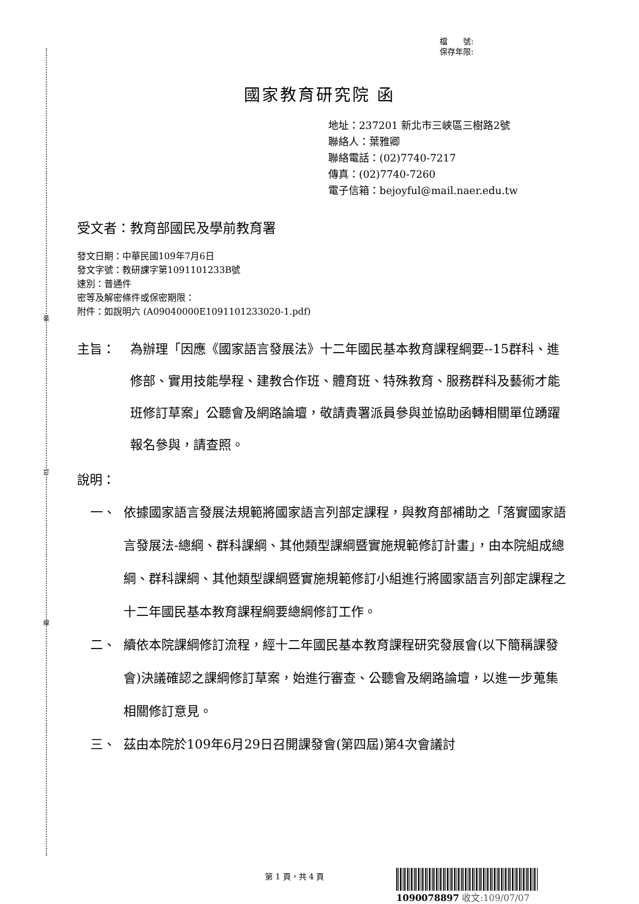裝
訂
線
檔　　號:
保存年限:
國家教育研究院 函
地址：237201 新北市三峽區三樹路2號
聯絡人：葉雅卿
聯絡電話：(02)7740-7217
傳真：(02)7740-7260
電子信箱：bejoyful@mail.naer.edu.tw
受文者：教育部國民及學前教育署
發文日期：中華民國109年7月6日
發文字號：教研課字第1091101233B號
速別：普通件
密等及解密條件或保密期限：
附件：如說明六 (A09040000E1091101233020-1.pdf)
主旨： 為辦理「因應《國家語言發展法》十二年國民基本教育課程綱要--15群科、進修部、實用技能學程、建教合作班、體育班、特殊教育、服務群科及藝術才能班修訂草案」公聽會及網路論壇，敬請貴署派員參與並協助函轉相關單位踴躍報名參與，請查照。
說明：
一、 依據國家語言發展法規範將國家語言列部定課程，與教育部補助之「落實國家語言發展法-總綱、群科課綱、其他類型課綱暨實施規範修訂計畫」，由本院組成總綱、群科課綱、其他類型課綱暨實施規範修訂小組進行將國家語言列部定課程之十二年國民基本教育課程綱要總綱修訂工作。
二、 續依本院課綱修訂流程，經十二年國民基本教育課程研究發展會(以下簡稱課發會)決議確認之課綱修訂草案，始進行審查、公聽會及網路論壇，以進一步蒐集相關修訂意見。
三、 茲由本院於109年6月29日召開課發會(第四屆)第4次會議討
第 1 頁，共 4 頁
1090078897 收文:109/07/07